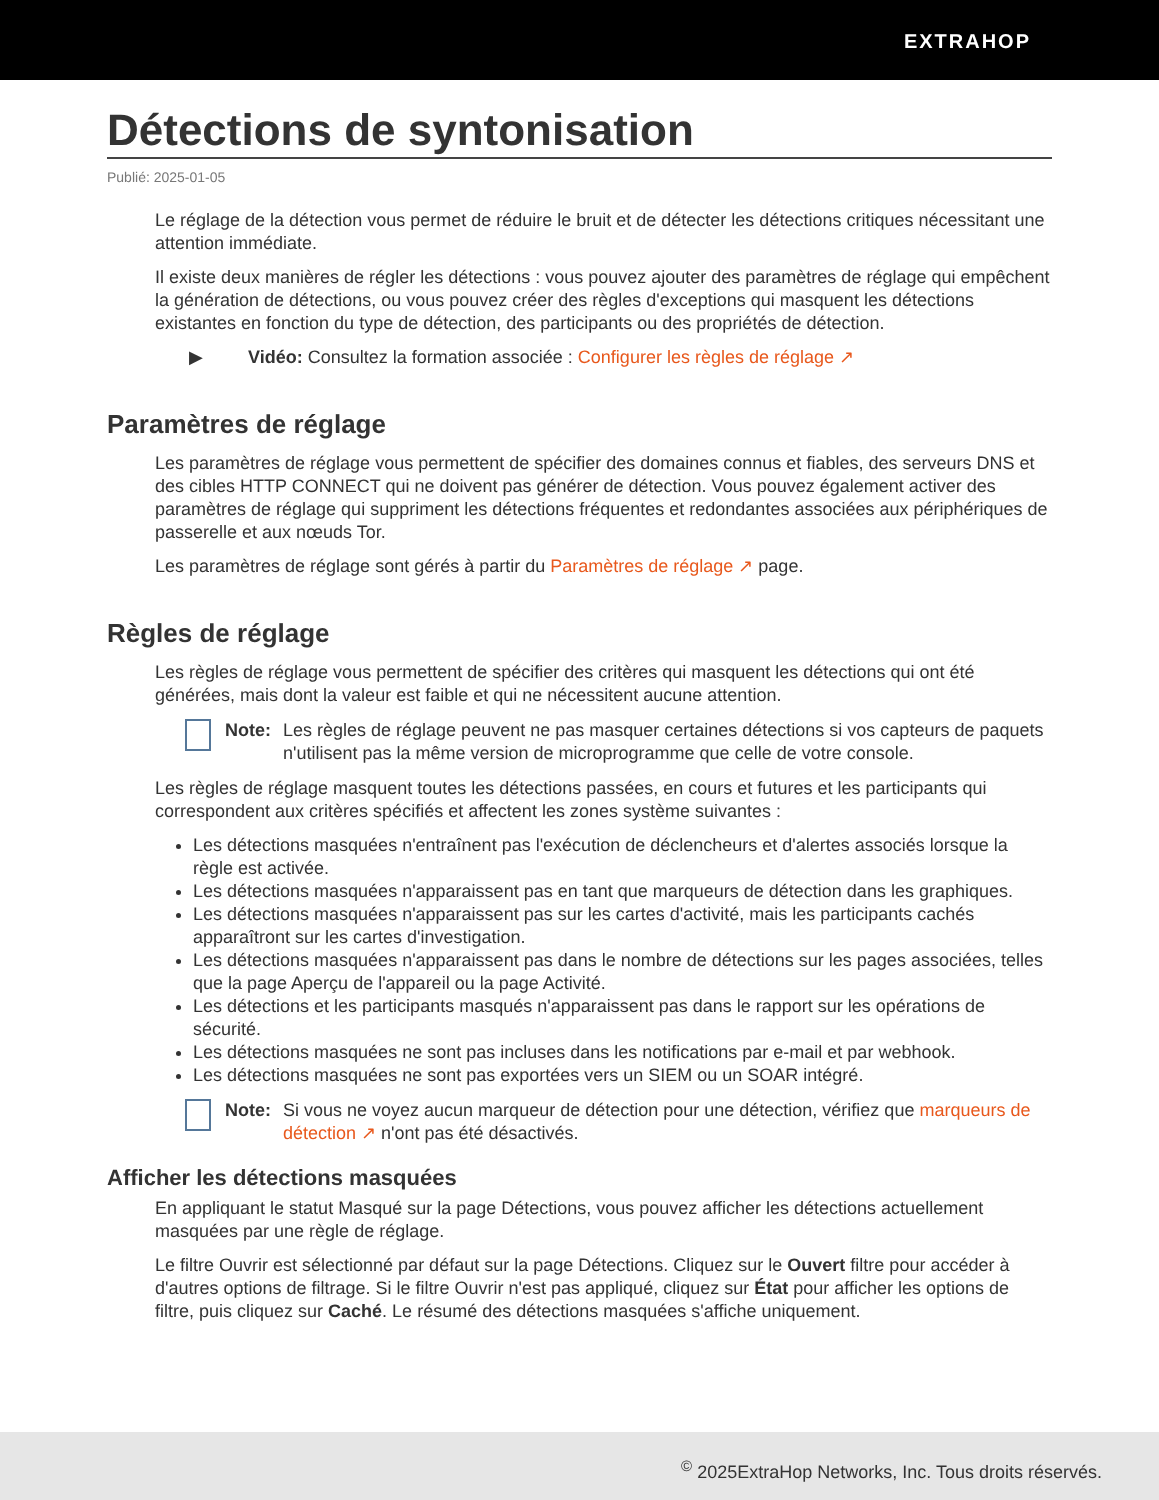EXTRAHOP
Détections de syntonisation
Publié: 2025-01-05
Le réglage de la détection vous permet de réduire le bruit et de détecter les détections critiques nécessitant une attention immédiate.
Il existe deux manières de régler les détections : vous pouvez ajouter des paramètres de réglage qui empêchent la génération de détections, ou vous pouvez créer des règles d'exceptions qui masquent les détections existantes en fonction du type de détection, des participants ou des propriétés de détection.
▶ Vidéo: Consultez la formation associée : Configurer les règles de réglage ↗
Paramètres de réglage
Les paramètres de réglage vous permettent de spécifier des domaines connus et fiables, des serveurs DNS et des cibles HTTP CONNECT qui ne doivent pas générer de détection. Vous pouvez également activer des paramètres de réglage qui suppriment les détections fréquentes et redondantes associées aux périphériques de passerelle et aux nœuds Tor.
Les paramètres de réglage sont gérés à partir du Paramètres de réglage ↗ page.
Règles de réglage
Les règles de réglage vous permettent de spécifier des critères qui masquent les détections qui ont été générées, mais dont la valeur est faible et qui ne nécessitent aucune attention.
Note: Les règles de réglage peuvent ne pas masquer certaines détections si vos capteurs de paquets n'utilisent pas la même version de microprogramme que celle de votre console.
Les règles de réglage masquent toutes les détections passées, en cours et futures et les participants qui correspondent aux critères spécifiés et affectent les zones système suivantes :
Les détections masquées n'entraînent pas l'exécution de déclencheurs et d'alertes associés lorsque la règle est activée.
Les détections masquées n'apparaissent pas en tant que marqueurs de détection dans les graphiques.
Les détections masquées n'apparaissent pas sur les cartes d'activité, mais les participants cachés apparaîtront sur les cartes d'investigation.
Les détections masquées n'apparaissent pas dans le nombre de détections sur les pages associées, telles que la page Aperçu de l'appareil ou la page Activité.
Les détections et les participants masqués n'apparaissent pas dans le rapport sur les opérations de sécurité.
Les détections masquées ne sont pas incluses dans les notifications par e-mail et par webhook.
Les détections masquées ne sont pas exportées vers un SIEM ou un SOAR intégré.
Note: Si vous ne voyez aucun marqueur de détection pour une détection, vérifiez que marqueurs de détection ↗ n'ont pas été désactivés.
Afficher les détections masquées
En appliquant le statut Masqué sur la page Détections, vous pouvez afficher les détections actuellement masquées par une règle de réglage.
Le filtre Ouvrir est sélectionné par défaut sur la page Détections. Cliquez sur le Ouvert filtre pour accéder à d'autres options de filtrage. Si le filtre Ouvrir n'est pas appliqué, cliquez sur État pour afficher les options de filtre, puis cliquez sur Caché. Le résumé des détections masquées s'affiche uniquement.
<sup>©</sup> 2025ExtraHop Networks, Inc. Tous droits réservés.